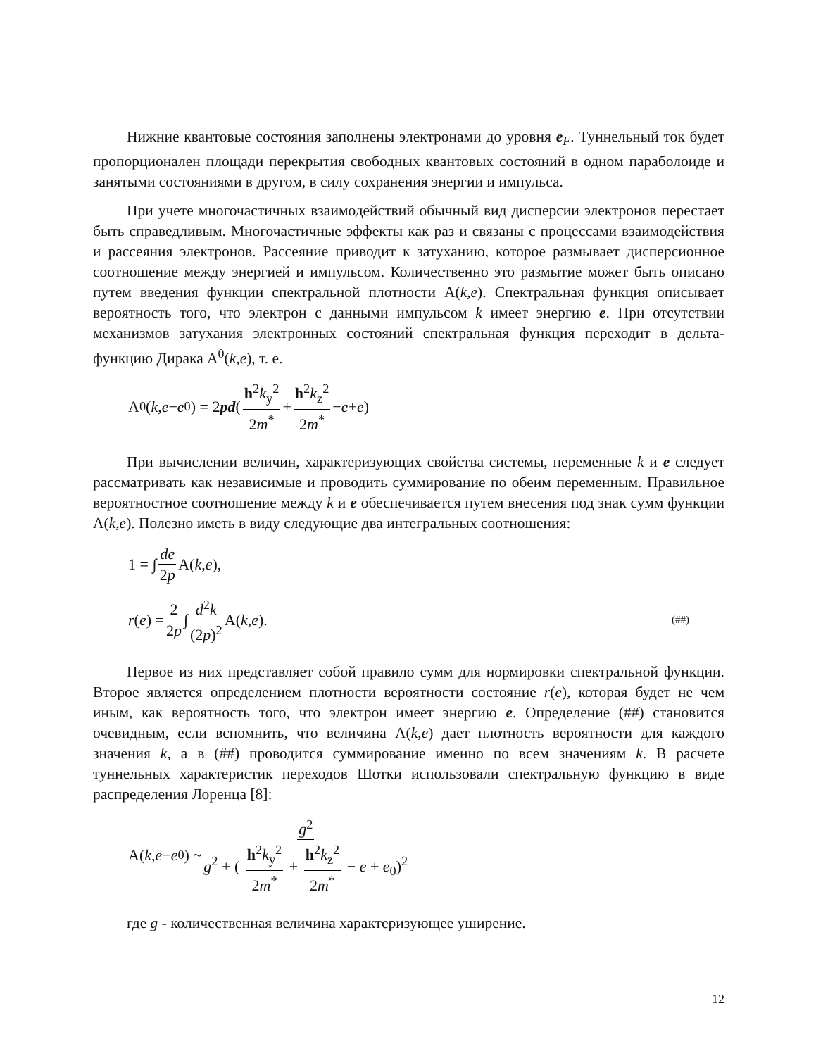Нижние квантовые состояния заполнены электронами до уровня e<sub>F</sub>. Туннельный ток будет пропорционален площади перекрытия свободных квантовых состояний в одном параболоиде и занятыми состояниями в другом, в силу сохранения энергии и импульса.
При учете многочастичных взаимодействий обычный вид дисперсии электронов перестает быть справедливым. Многочастичные эффекты как раз и связаны с процессами взаимодействия и рассеяния электронов. Рассеяние приводит к затуханию, которое размывает дисперсионное соотношение между энергией и импульсом. Количественно это размытие может быть описано путем введения функции спектральной плотности A(k,e). Спектральная функция описывает вероятность того, что электрон с данными импульсом k имеет энергию e. При отсутствии механизмов затухания электронных состояний спектральная функция переходит в дельта-функцию Дирака A<sup>0</sup>(k,e), т. е.
A<sup>0</sup>(k, e − e<sub>0</sub>) = 2 pd ( h<sup>2</sup>k<sub>y</sub><sup>2</sup> 2m<sup>*</sup> + h<sup>2</sup>k<sub>z</sub><sup>2</sup> 2m<sup>*</sup> − e + e)
При вычислении величин, характеризующих свойства системы, переменные k и e следует рассматривать как независимые и проводить суммирование по обеим переменным. Правильное вероятностное соотношение между k и e обеспечивается путем внесения под знак сумм функции A(k,e). Полезно иметь в виду следующие два интегральных соотношения:
1 = ∫ de 2p A(k, e),
r (e) = 2 2p ∫ d<sup>2</sup>k (2p)<sup>2</sup> A(k, e). (##)
Первое из них представляет собой правило сумм для нормировки спектральной функции. Второе является определением плотности вероятности состояние r(e), которая будет не чем иным, как вероятность того, что электрон имеет энергию e. Определение (##) становится очевидным, если вспомнить, что величина A(k,e) дает плотность вероятности для каждого значения k, а в (##) проводится суммирование именно по всем значениям k. В расчете туннельных характеристик переходов Шотки использовали спектральную функцию в виде распределения Лоренца [8]:
A(k, e − e<sub>0</sub>) ~ g<sup>2</sup> g<sup>2</sup> + ( h<sup>2</sup>k<sub>y</sub><sup>2</sup> 2m<sup>*</sup> + h<sup>2</sup>k<sub>z</sub><sup>2</sup> 2m<sup>*</sup> − e + e<sub>0</sub>)<sup>2</sup>
где g - количественная величина характеризующее уширение.
12